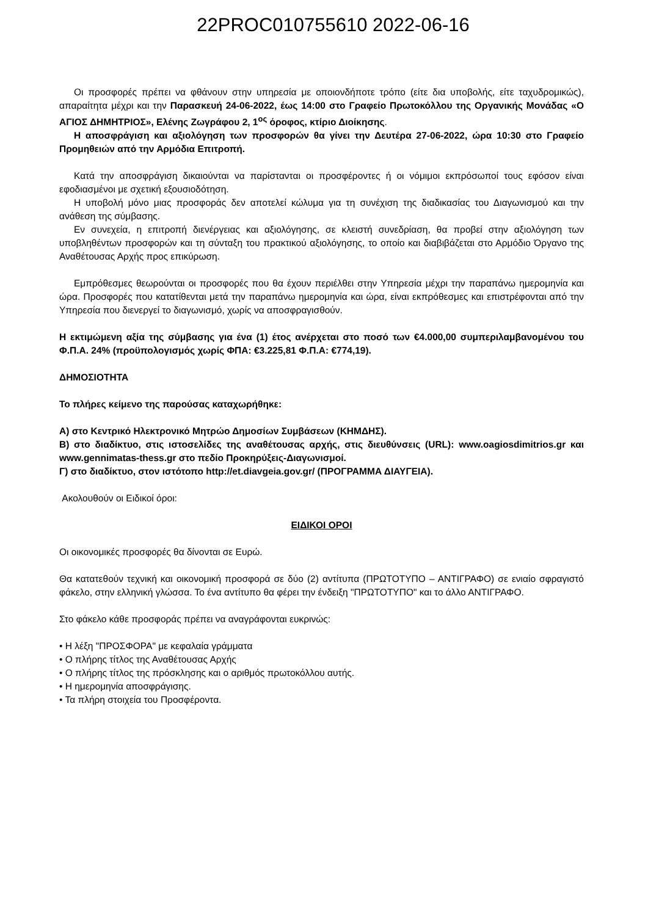22PROC010755610 2022-06-16
Οι προσφορές πρέπει να φθάνουν στην υπηρεσία με οποιονδήποτε τρόπο (είτε δια υποβολής, είτε ταχυδρομικώς), απαραίτητα μέχρι και την Παρασκευή 24-06-2022, έως 14:00 στο Γραφείο Πρωτοκόλλου της Οργανικής Μονάδας «Ο ΑΓΙΟΣ ΔΗΜΗΤΡΙΟΣ», Ελένης Ζωγράφου 2, 1<sup>ος</sup> όροφος, κτίριο Διοίκησης.
Η αποσφράγιση και αξιολόγηση των προσφορών θα γίνει την Δευτέρα 27-06-2022, ώρα 10:30 στο Γραφείο Προμηθειών από την Αρμόδια Επιτροπή.
Κατά την αποσφράγιση δικαιούνται να παρίστανται οι προσφέροντες ή οι νόμιμοι εκπρόσωποί τους εφόσον είναι εφοδιασμένοι με σχετική εξουσιοδότηση.
Η υποβολή μόνο μιας προσφοράς δεν αποτελεί κώλυμα για τη συνέχιση της διαδικασίας του Διαγωνισμού και την ανάθεση της σύμβασης.
Εν συνεχεία, η επιτροπή διενέργειας και αξιολόγησης, σε κλειστή συνεδρίαση, θα προβεί στην αξιολόγηση των υποβληθέντων προσφορών και τη σύνταξη του πρακτικού αξιολόγησης, το οποίο και διαβιβάζεται στο Αρμόδιο Όργανο της Αναθέτουσας Αρχής προς επικύρωση.
Εμπρόθεσμες θεωρούνται οι προσφορές που θα έχουν περιέλθει στην Υπηρεσία μέχρι την παραπάνω ημερομηνία και ώρα. Προσφορές που κατατίθενται μετά την παραπάνω ημερομηνία και ώρα, είναι εκπρόθεσμες και επιστρέφονται από την Υπηρεσία που διενεργεί το διαγωνισμό, χωρίς να αποσφραγισθούν.
Η εκτιμώμενη αξία της σύμβασης για ένα (1) έτος ανέρχεται στο ποσό των €4.000,00 συμπεριλαμβανομένου του Φ.Π.Α. 24% (προϋπολογισμός χωρίς ΦΠΑ: €3.225,81 Φ.Π.Α: €774,19).
ΔΗΜΟΣΙΟΤΗΤΑ
Το πλήρες κείμενο της παρούσας καταχωρήθηκε:
Α) στο Κεντρικό Ηλεκτρονικό Μητρώο Δημοσίων Συμβάσεων (ΚΗΜΔΗΣ).
Β) στο διαδίκτυο, στις ιστοσελίδες της αναθέτουσας αρχής, στις διευθύνσεις (URL): www.oagiosdimitrios.gr και www.gennimatas-thess.gr στο πεδίο Προκηρύξεις-Διαγωνισμοί.
Γ) στο διαδίκτυο, στον ιστότοπο http://et.diavgeia.gov.gr/ (ΠΡΟΓΡΑΜΜΑ ΔΙΑΥΓΕΙΑ).
Ακολουθούν οι Ειδικοί όροι:
ΕΙΔΙΚΟΙ ΟΡΟΙ
Οι οικονομικές προσφορές θα δίνονται σε Ευρώ.
Θα κατατεθούν τεχνική και οικονομική προσφορά σε δύο (2) αντίτυπα (ΠΡΩΤΟΤΥΠΟ – ΑΝΤΙΓΡΑΦΟ) σε ενιαίο σφραγιστό φάκελο, στην ελληνική γλώσσα. Το ένα αντίτυπο θα φέρει την ένδειξη "ΠΡΩΤΟΤΥΠΟ" και το άλλο ΑΝΤΙΓΡΑΦΟ.
Στο φάκελο κάθε προσφοράς πρέπει να αναγράφονται ευκρινώς:
• Η λέξη "ΠΡΟΣΦΟΡΑ" με κεφαλαία γράμματα
• Ο πλήρης τίτλος της Αναθέτουσας Αρχής
• Ο πλήρης τίτλος της πρόσκλησης και ο αριθμός πρωτοκόλλου αυτής.
• Η ημερομηνία αποσφράγισης.
• Τα πλήρη στοιχεία του Προσφέροντα.